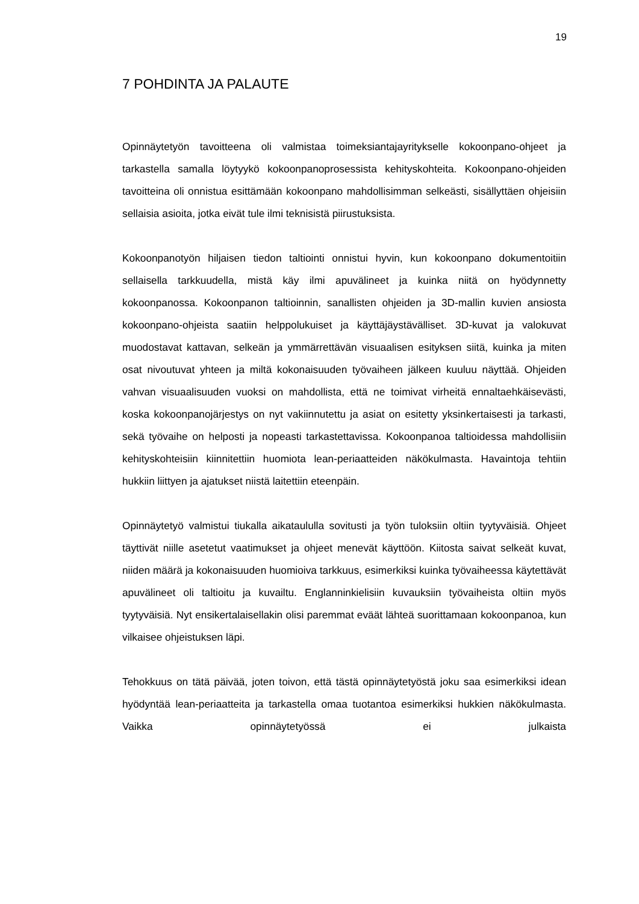19
7 POHDINTA JA PALAUTE
Opinnäytetyön tavoitteena oli valmistaa toimeksiantajayritykselle kokoonpano-ohjeet ja tarkastella samalla löytyykö kokoonpanoprosessista kehityskohteita. Kokoonpano-ohjeiden tavoitteina oli onnistua esittämään kokoonpano mahdollisimman selkeästi, sisällyttäen ohjeisiin sellaisia asioita, jotka eivät tule ilmi teknisistä piirustuksista.
Kokoonpanotyön hiljaisen tiedon taltiointi onnistui hyvin, kun kokoonpano dokumentoitiin sellaisella tarkkuudella, mistä käy ilmi apuvälineet ja kuinka niitä on hyödynnetty kokoonpanossa. Kokoonpanon taltioinnin, sanallisten ohjeiden ja 3D-mallin kuvien ansiosta kokoonpano-ohjeista saatiin helppolukuiset ja käyttäjäystävälliset. 3D-kuvat ja valokuvat muodostavat kattavan, selkeän ja ymmärrettävän visuaalisen esityksen siitä, kuinka ja miten osat nivoutuvat yhteen ja miltä kokonaisuuden työvaiheen jälkeen kuuluu näyttää. Ohjeiden vahvan visuaalisuuden vuoksi on mahdollista, että ne toimivat virheitä ennaltaehkäisevästi, koska kokoonpanojärjestys on nyt vakiinnutettu ja asiat on esitetty yksinkertaisesti ja tarkasti, sekä työvaihe on helposti ja nopeasti tarkastettavissa. Kokoonpanoa taltioidessa mahdollisiin kehityskohteisiin kiinnitettiin huomiota lean-periaatteiden näkökulmasta. Havaintoja tehtiin hukkiin liittyen ja ajatukset niistä laitettiin eteenpäin.
Opinnäytetyö valmistui tiukalla aikataululla sovitusti ja työn tuloksiin oltiin tyytyväisiä. Ohjeet täyttivät niille asetetut vaatimukset ja ohjeet menevät käyttöön. Kiitosta saivat selkeät kuvat, niiden määrä ja kokonaisuuden huomioiva tarkkuus, esimerkiksi kuinka työvaiheessa käytettävät apuvälineet oli taltioitu ja kuvailtu. Englanninkielisiin kuvauksiin työvaiheista oltiin myös tyytyväisiä. Nyt ensikertalaisellakin olisi paremmat eväät lähteä suorittamaan kokoonpanoa, kun vilkaisee ohjeistuksen läpi.
Tehokkuus on tätä päivää, joten toivon, että tästä opinnäytetyöstä joku saa esimerkiksi idean hyödyntää lean-periaatteita ja tarkastella omaa tuotantoa esimerkiksi hukkien näkökulmasta. Vaikka opinnäytetyössä ei julkaista